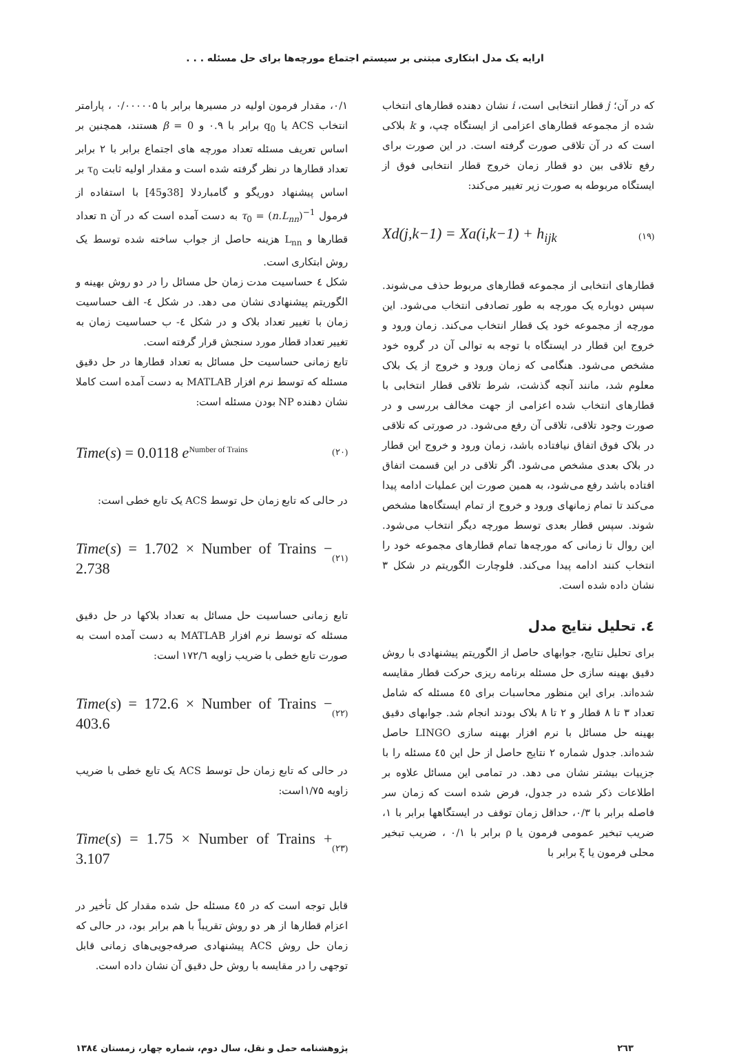ارایه یک مدل ابتکاری مبتنی بر سیستم اجتماع مورچه‌ها برای حل مسئله . . .
که در آن؛ j قطار انتخابی است، i نشان دهنده قطارهای انتخاب شده از مجموعه قطارهای اعزامی از ایستگاه چپ، و k بلاکی است که در آن تلاقی صورت گرفته است. در این صورت برای رفع تلاقی بین دو قطار زمان خروج قطار انتخابی فوق از ایستگاه مربوطه به صورت زیر تغییر می‌کند:
Xd(j,k−1) = Xa(i,k−1) + h<sub>ijk</sub> (۱۹)
قطارهای انتخابی از مجموعه قطارهای مربوط حذف می‌شوند. سپس دوباره یک مورچه به طور تصادفی انتخاب می‌شود. این مورچه از مجموعه خود یک قطار انتخاب می‌کند. زمان ورود و خروج این قطار در ایستگاه با توجه به توالی آن در گروه خود مشخص می‌شود. هنگامی که زمان ورود و خروج از یک بلاک معلوم شد، مانند آنچه گذشت، شرط تلاقی قطار انتخابی با قطارهای انتخاب شده اعزامی از جهت مخالف بررسی و در صورت وجود تلاقی، تلاقی آن رفع می‌شود. در صورتی که تلاقی در بلاک فوق اتفاق نیافتاده باشد، زمان ورود و خروج این قطار در بلاک بعدی مشخص می‌شود. اگر تلاقی در این قسمت اتفاق افتاده باشد رفع می‌شود، به همین صورت این عملیات ادامه پیدا می‌کند تا تمام زمانهای ورود و خروج از تمام ایستگاه‌ها مشخص شوند. سپس قطار بعدی توسط مورچه دیگر انتخاب می‌شود. این روال تا زمانی که مورچه‌ها تمام قطارهای مجموعه خود را انتخاب کنند ادامه پیدا می‌کند. فلوچارت الگوریتم در شکل ۳ نشان داده شده است.
٤. تحلیل نتایج مدل
برای تحلیل نتایج، جوابهای حاصل از الگوریتم پیشنهادی با روش دقیق بهینه سازی حل مسئله برنامه ریزی حرکت قطار مقایسه شده‌اند. برای این منظور محاسبات برای ٤٥ مسئله که شامل تعداد ۳ تا ۸ قطار و ۲ تا ۸ بلاک بودند انجام شد. جوابهای دقیق بهینه حل مسائل با نرم افزار بهینه سازی LINGO حاصل شده‌اند. جدول شماره ۲ نتایج حاصل از حل این ٤٥ مسئله را با جزییات بیشتر نشان می دهد. در تمامی این مسائل علاوه بر اطلاعات ذکر شده در جدول، فرض شده است که زمان سر فاصله برابر با ۰/۳، حداقل زمان توقف در ایستگاهها برابر با ۱، ضریب تبخیر عمومی فرمون یا ρ برابر با ۰/۱ ، ضریب تبخیر محلی فرمون یا ξ برابر با
۰/۱، مقدار فرمون اولیه در مسیرها برابر با ۰/۰۰۰۰۰۵ ، پارامتر انتخاب ACS یا q<sub>0</sub> برابر با ۰.۹ و β = 0 هستند، همچنین بر اساس تعریف مسئله تعداد مورچه های اجتماع برابر با ۲ برابر تعداد قطارها در نظر گرفته شده است و مقدار اولیه ثابت τ<sub>0</sub> بر اساس پیشنهاد دوریگو و گامباردلا [38و45] با استفاده از فرمول τ<sub>0</sub> = (n.L<sub>nn</sub>)<sup>−1</sup> به دست آمده است که در آن n تعداد قطارها و L<sub>nn</sub> هزینه حاصل از جواب ساخته شده توسط یک روش ابتکاری است.
شکل ٤ حساسیت مدت زمان حل مسائل را در دو روش بهینه و الگوریتم پیشنهادی نشان می دهد. در شکل ٤- الف حساسیت زمان با تغییر تعداد بلاک و در شکل ٤- ب حساسیت زمان به تغییر تعداد قطار مورد سنجش قرار گرفته است.
تابع زمانی حساسیت حل مسائل به تعداد قطارها در حل دقیق مسئله که توسط نرم افزار MATLAB به دست آمده است کاملا نشان دهنده NP بودن مسئله است:
Time(s) = 0.0118 e<sup>Number of Trains</sup> (۲۰)
در حالی که تابع زمان حل توسط ACS یک تابع خطی است:
Time(s) = 1.702 × Number of Trains − 2.738 (۲۱)
تابع زمانی حساسیت حل مسائل به تعداد بلاکها در حل دقیق مسئله که توسط نرم افزار MATLAB به دست آمده است به صورت تابع خطی با ضریب زاویه ۱۷۲/٦ است:
Time(s) = 172.6 × Number of Trains − 403.6 (۲۲)
در حالی که تابع زمان حل توسط ACS یک تابع خطی با ضریب زاویه ۱/۷۵است:
Time(s) = 1.75 × Number of Trains + 3.107 (۲۳)
قابل توجه است که در ٤٥ مسئله حل شده مقدار کل تأخیر در اعزام قطارها از هر دو روش تقریباً با هم برابر بود، در حالی که زمان حل روش ACS پیشنهادی صرفه‌جویی‌های زمانی قابل توجهی را در مقایسه با روش حل دقیق آن نشان داده است.
۲٦۳ پژوهشنامه حمل و نقل، سال دوم، شماره چهار، زمستان ١٣٨٤